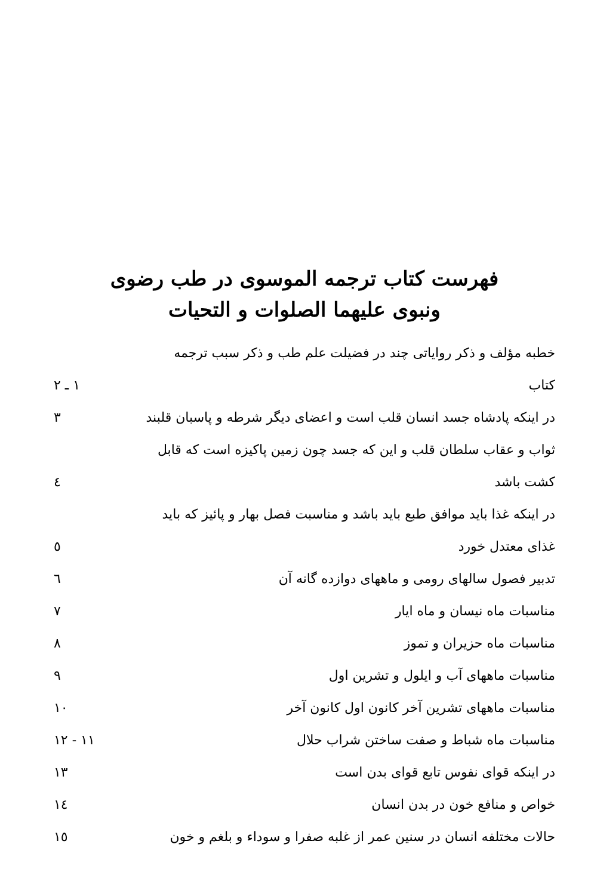فهرست كتاب ترجمه الموسوی در طب رضوی
ونبوی عليهما الصلوات و التحيات
خطبه مؤلف و ذکر رواياتی چند در فضيلت علم طب و ذکر سبب ترجمه
کتاب ١ ـ ٢
در اينکه پادشاه جسد انسان قلب است و اعضای ديگر شرطه و پاسبان قلبند ٣
ثواب و عقاب سلطان قلب و اين که جسد چون زمين پاکيزه است که قابل
کشت باشد ٤
در اينکه غذا بايد موافق طبع بايد باشد و مناسبت فصل بهار و پائيز که بايد
غذای معتدل خورد ٥
تدبير فصول سالهای رومی و ماههای دوازده گانه آن ٦
مناسبات ماه نيسان و ماه ايار ٧
مناسبات ماه حزيران و تموز ٨
مناسبات ماههای آب و ايلول و تشرين اول ٩
مناسبات ماههای تشرين آخر کانون اول کانون آخر ١٠
مناسبات ماه شباط و صفت ساختن شراب حلال ١١ - ١٢
در اينکه قوای نفوس تابع قوای بدن است ١٣
خواص و منافع خون در بدن انسان ١٤
حالات مختلفه انسان در سنين عمر از غلبه صفرا و سوداء و بلغم و خون ١٥